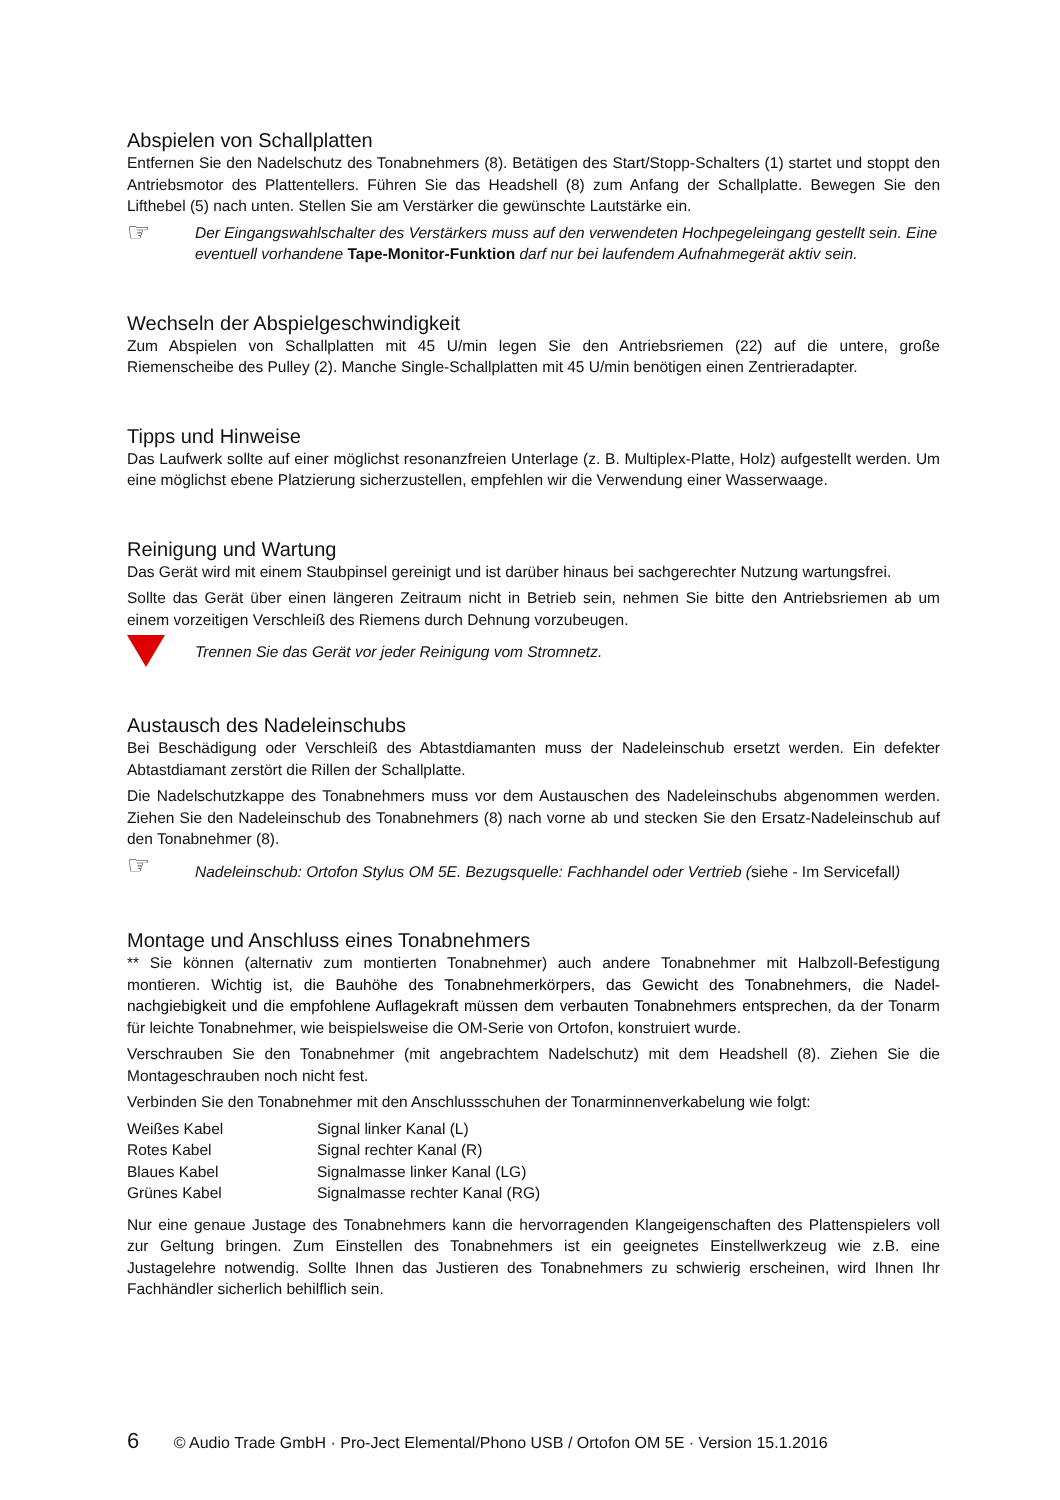Abspielen von Schallplatten
Entfernen Sie den Nadelschutz des Tonabnehmers (8). Betätigen des Start/Stopp-Schalters (1) startet und stoppt den Antriebsmotor des Plattentellers. Führen Sie das Headshell (8) zum Anfang der Schallplatte. Bewegen Sie den Lifthebel (5) nach unten. Stellen Sie am Verstärker die gewünschte Lautstärke ein.
☞
Der Eingangswahlschalter des Verstärkers muss auf den verwendeten Hochpegeleingang gestellt sein. Eine eventuell vorhandene Tape-Monitor-Funktion darf nur bei laufendem Aufnahmegerät aktiv sein.
Wechseln der Abspielgeschwindigkeit
Zum Abspielen von Schallplatten mit 45 U/min legen Sie den Antriebsriemen (22) auf die untere, große Riemenscheibe des Pulley (2). Manche Single-Schallplatten mit 45 U/min benötigen einen Zentrieradapter.
Tipps und Hinweise
Das Laufwerk sollte auf einer möglichst resonanzfreien Unterlage (z. B. Multiplex-Platte, Holz) aufgestellt werden. Um eine möglichst ebene Platzierung sicherzustellen, empfehlen wir die Verwendung einer Wasserwaage.
Reinigung und Wartung
Das Gerät wird mit einem Staubpinsel gereinigt und ist darüber hinaus bei sachgerechter Nutzung wartungsfrei.
Sollte das Gerät über einen längeren Zeitraum nicht in Betrieb sein, nehmen Sie bitte den Antriebsriemen ab um einem vorzeitigen Verschleiß des Riemens durch Dehnung vorzubeugen.
Trennen Sie das Gerät vor jeder Reinigung vom Stromnetz.
Austausch des Nadeleinschubs
Bei Beschädigung oder Verschleiß des Abtastdiamanten muss der Nadeleinschub ersetzt werden. Ein defekter Abtastdiamant zerstört die Rillen der Schallplatte.
Die Nadelschutzkappe des Tonabnehmers muss vor dem Austauschen des Nadeleinschubs abgenommen werden. Ziehen Sie den Nadeleinschub des Tonabnehmers (8) nach vorne ab und stecken Sie den Ersatz-Nadeleinschub auf den Tonabnehmer (8).
☞
Nadeleinschub: Ortofon Stylus OM 5E. Bezugsquelle: Fachhandel oder Vertrieb (siehe - Im Servicefall)
Montage und Anschluss eines Tonabnehmers
** Sie können (alternativ zum montierten Tonabnehmer) auch andere Tonabnehmer mit Halbzoll-Befestigung montieren. Wichtig ist, die Bauhöhe des Tonabnehmerkörpers, das Gewicht des Tonabnehmers, die Nadel-nachgiebigkeit und die empfohlene Auflagekraft müssen dem verbauten Tonabnehmers entsprechen, da der Tonarm für leichte Tonabnehmer, wie beispielsweise die OM-Serie von Ortofon, konstruiert wurde.
Verschrauben Sie den Tonabnehmer (mit angebrachtem Nadelschutz) mit dem Headshell (8). Ziehen Sie die Montageschrauben noch nicht fest.
Verbinden Sie den Tonabnehmer mit den Anschlussschuhen der Tonarminnenverkabelung wie folgt:
| Weißes Kabel | Signal linker Kanal (L) |
| Rotes Kabel | Signal rechter Kanal (R) |
| Blaues Kabel | Signalmasse linker Kanal (LG) |
| Grünes Kabel | Signalmasse rechter Kanal (RG) |
Nur eine genaue Justage des Tonabnehmers kann die hervorragenden Klangeigenschaften des Plattenspielers voll zur Geltung bringen. Zum Einstellen des Tonabnehmers ist ein geeignetes Einstellwerkzeug wie z.B. eine Justagelehre notwendig. Sollte Ihnen das Justieren des Tonabnehmers zu schwierig erscheinen, wird Ihnen Ihr Fachhändler sicherlich behilflich sein.
6 © Audio Trade GmbH · Pro-Ject Elemental/Phono USB / Ortofon OM 5E · Version 15.1.2016